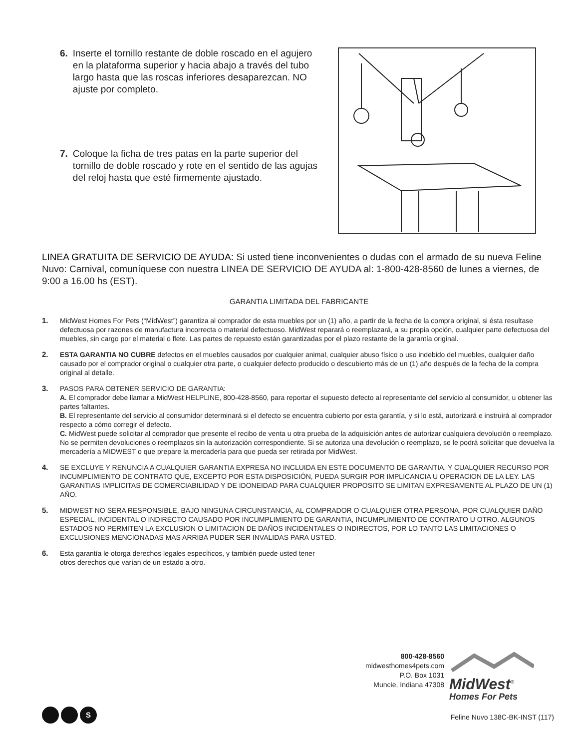6. Inserte el tornillo restante de doble roscado en el agujero en la plataforma superior y hacia abajo a través del tubo largo hasta que las roscas inferiores desaparezcan. NO ajuste por completo.
7. Coloque la ficha de tres patas en la parte superior del tornillo de doble roscado y rote en el sentido de las agujas del reloj hasta que esté firmemente ajustado.
LINEA GRATUITA DE SERVICIO DE AYUDA: Si usted tiene inconvenientes o dudas con el armado de su nueva Feline Nuvo: Carnival, comuníquese con nuestra LINEA DE SERVICIO DE AYUDA al: 1-800-428-8560 de lunes a viernes, de 9:00 a 16.00 hs (EST).
GARANTIA LIMITADA DEL FABRICANTE
1. MidWest Homes For Pets (“MidWest”) garantiza al comprador de esta muebles por un (1) año, a partir de la fecha de la compra original, si ésta resultase defectuosa por razones de manufactura incorrecta o material defectuoso. MidWest reparará o reemplazará, a su propia opción, cualquier parte defectuosa del muebles, sin cargo por el material o flete. Las partes de repuesto están garantizadas por el plazo restante de la garantía original.
2. ESTA GARANTIA NO CUBRE defectos en el muebles causados por cualquier animal, cualquier abuso físico o uso indebido del muebles, cualquier daño causado por el comprador original o cualquier otra parte, o cualquier defecto producido o descubierto más de un (1) año después de la fecha de la compra original al detalle.
3. PASOS PARA OBTENER SERVICIO DE GARANTIA:
A. El comprador debe llamar a MidWest HELPLINE, 800-428-8560, para reportar el supuesto defecto al representante del servicio al consumidor, u obtener las partes faltantes.
B. El representante del servicio al consumidor determinará si el defecto se encuentra cubierto por esta garantía, y si lo está, autorizará e instruirá al comprador respecto a cómo corregir el defecto.
C. MidWest puede solicitar al comprador que presente el recibo de venta u otra prueba de la adquisición antes de autorizar cualquiera devolución o reemplazo. No se permiten devoluciones o reemplazos sin la autorización correspondiente. Si se autoriza una devolución o reemplazo, se le podrá solicitar que devuelva la mercadería a MIDWEST o que prepare la mercadería para que pueda ser retirada por MidWest.
4. SE EXCLUYE Y RENUNCIA A CUALQUIER GARANTIA EXPRESA NO INCLUIDA EN ESTE DOCUMENTO DE GARANTIA, Y CUALQUIER RECURSO POR INCUMPLIMIENTO DE CONTRATO QUE, EXCEPTO POR ESTA DISPOSICIÓN, PUEDA SURGIR POR IMPLICANCIA U OPERACION DE LA LEY. LAS GARANTIAS IMPLICITAS DE COMERCIABILIDAD Y DE IDONEIDAD PARA CUALQUIER PROPOSITO SE LIMITAN EXPRESAMENTE AL PLAZO DE UN (1) AÑO.
5. MIDWEST NO SERA RESPONSIBLE, BAJO NINGUNA CIRCUNSTANCIA, AL COMPRADOR O CUALQUIER OTRA PERSONA, POR CUALQUIER DAÑO ESPECIAL, INCIDENTAL O INDIRECTO CAUSADO POR INCUMPLIMIENTO DE GARANTIA, INCUMPLIMIENTO DE CONTRATO U OTRO. ALGUNOS ESTADOS NO PERMITEN LA EXCLUSION O LIMITACION DE DAÑOS INCIDENTALES O INDIRECTOS, POR LO TANTO LAS LIMITACIONES O EXCLUSIONES MENCIONADAS MAS ARRIBA PUDER SER INVALIDAS PARA USTED.
6. Esta garantía le otorga derechos legales específicos, y también puede usted tener otros derechos que varían de un estado a otro.
800-428-8560
midwesthomes4pets.com
P.O. Box 1031
Muncie, Indiana 47308
MidWest<sup>®</sup>
Homes For Pets
S
Feline Nuvo 138C-BK-INST (117)